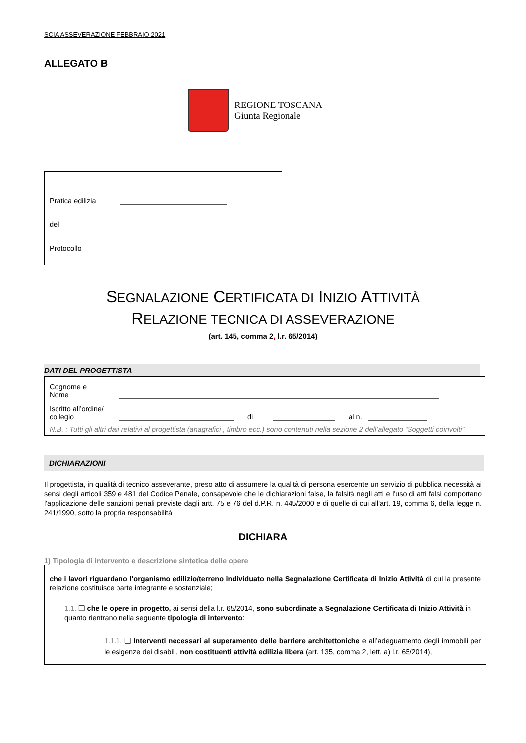SCIA ASSEVERAZIONE FEBBRAIO 2021
ALLEGATO B
REGIONE TOSCANA
Giunta Regionale
Pratica edilizia
del
Protocollo
SEGNALAZIONE CERTIFICATA DI INIZIO ATTIVITÀ
RELAZIONE TECNICA DI ASSEVERAZIONE
(art. 145, comma 2, l.r. 65/2014)
DATI DEL PROGETTISTA
Cognome e
Nome
Iscritto all’ordine/
collegio di al n.
N.B. : Tutti gli altri dati relativi al progettista (anagrafici , timbro ecc.) sono contenuti nella sezione 2 dell’allegato “Soggetti coinvolti”
DICHIARAZIONI
Il progettista, in qualità di tecnico asseverante, preso atto di assumere la qualità di persona esercente un servizio di pubblica necessità ai sensi degli articoli 359 e 481 del Codice Penale, consapevole che le dichiarazioni false, la falsità negli atti e l'uso di atti falsi comportano l'applicazione delle sanzioni penali previste dagli artt. 75 e 76 del d.P.R. n. 445/2000 e di quelle di cui all'art. 19, comma 6, della legge n. 241/1990, sotto la propria responsabilità
DICHIARA
1) Tipologia di intervento e descrizione sintetica delle opere
che i lavori riguardano l’organismo edilizio/terreno individuato nella Segnalazione Certificata di Inizio Attività di cui la presente relazione costituisce parte integrante e sostanziale;
1.1. ❑ che le opere in progetto, ai sensi della l.r. 65/2014, sono subordinate a Segnalazione Certificata di Inizio Attività in quanto rientrano nella seguente tipologia di intervento:
1.1.1. ❑ Interventi necessari al superamento delle barriere architettoniche e all’adeguamento degli immobili per le esigenze dei disabili, non costituenti attività edilizia libera (art. 135, comma 2, lett. a) l.r. 65/2014),